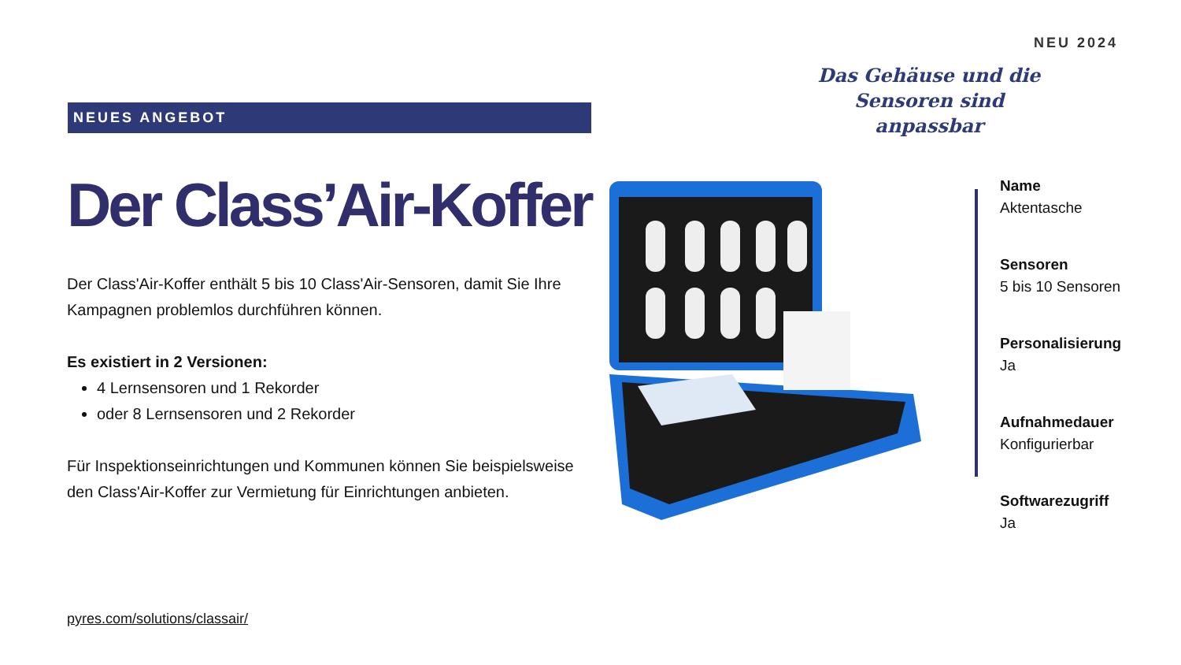NEU 2024
NEUES ANGEBOT
Der Class’Air-Koffer
Der Class'Air-Koffer enthält 5 bis 10 Class'Air-Sensoren, damit Sie Ihre Kampagnen problemlos durchführen können.
Es existiert in 2 Versionen:
4 Lernsensoren und 1 Rekorder
oder 8 Lernsensoren und 2 Rekorder
Für Inspektionseinrichtungen und Kommunen können Sie beispielsweise den Class'Air-Koffer zur Vermietung für Einrichtungen anbieten.
pyres.com/solutions/classair/
Das Gehäuse und die Sensoren sind anpassbar
Name
Aktentasche
Sensoren
5 bis 10 Sensoren
Personalisierung
Ja
Aufnahmedauer
Konfigurierbar
Softwarezugriff
Ja